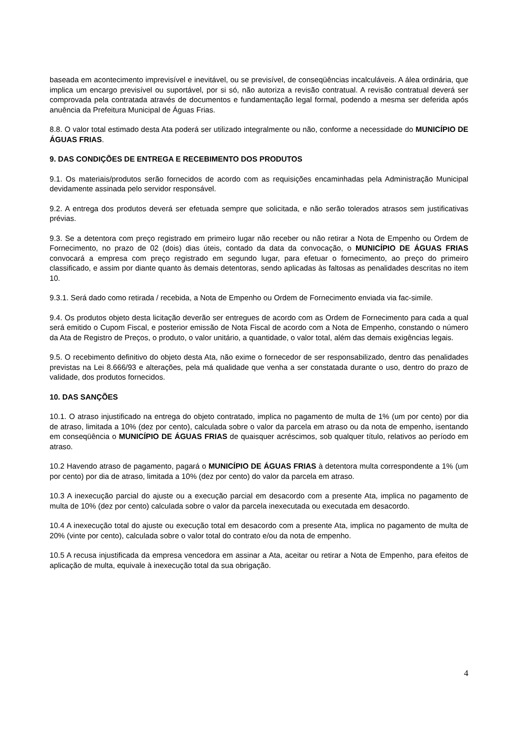baseada em acontecimento imprevisível e inevitável, ou se previsível, de conseqüências incalculáveis. A álea ordinária, que implica um encargo previsível ou suportável, por si só, não autoriza a revisão contratual. A revisão contratual deverá ser comprovada pela contratada através de documentos e fundamentação legal formal, podendo a mesma ser deferida após anuência da Prefeitura Municipal de Águas Frias.
8.8. O valor total estimado desta Ata poderá ser utilizado integralmente ou não, conforme a necessidade do MUNICÍPIO DE ÁGUAS FRIAS.
9. DAS CONDIÇÕES DE ENTREGA E RECEBIMENTO DOS PRODUTOS
9.1. Os materiais/produtos serão fornecidos de acordo com as requisições encaminhadas pela Administração Municipal devidamente assinada pelo servidor responsável.
9.2. A entrega dos produtos deverá ser efetuada sempre que solicitada, e não serão tolerados atrasos sem justificativas prévias.
9.3. Se a detentora com preço registrado em primeiro lugar não receber ou não retirar a Nota de Empenho ou Ordem de Fornecimento, no prazo de 02 (dois) dias úteis, contado da data da convocação, o MUNICÍPIO DE ÁGUAS FRIAS convocará a empresa com preço registrado em segundo lugar, para efetuar o fornecimento, ao preço do primeiro classificado, e assim por diante quanto às demais detentoras, sendo aplicadas às faltosas as penalidades descritas no item 10.
9.3.1. Será dado como retirada / recebida, a Nota de Empenho ou Ordem de Fornecimento enviada via fac-simile.
9.4. Os produtos objeto desta licitação deverão ser entregues de acordo com as Ordem de Fornecimento para cada a qual será emitido o Cupom Fiscal, e posterior emissão de Nota Fiscal de acordo com a Nota de Empenho, constando o número da Ata de Registro de Preços, o produto, o valor unitário, a quantidade, o valor total, além das demais exigências legais.
9.5. O recebimento definitivo do objeto desta Ata, não exime o fornecedor de ser responsabilizado, dentro das penalidades previstas na Lei 8.666/93 e alterações, pela má qualidade que venha a ser constatada durante o uso, dentro do prazo de validade, dos produtos fornecidos.
10. DAS SANÇÕES
10.1. O atraso injustificado na entrega do objeto contratado, implica no pagamento de multa de 1% (um por cento) por dia de atraso, limitada a 10% (dez por cento), calculada sobre o valor da parcela em atraso ou da nota de empenho, isentando em conseqüência o MUNICÍPIO DE ÁGUAS FRIAS de quaisquer acréscimos, sob qualquer título, relativos ao período em atraso.
10.2 Havendo atraso de pagamento, pagará o MUNICÍPIO DE ÁGUAS FRIAS à detentora multa correspondente a 1% (um por cento) por dia de atraso, limitada a 10% (dez por cento) do valor da parcela em atraso.
10.3 A inexecução parcial do ajuste ou a execução parcial em desacordo com a presente Ata, implica no pagamento de multa de 10% (dez por cento) calculada sobre o valor da parcela inexecutada ou executada em desacordo.
10.4 A inexecução total do ajuste ou execução total em desacordo com a presente Ata, implica no pagamento de multa de 20% (vinte por cento), calculada sobre o valor total do contrato e/ou da nota de empenho.
10.5 A recusa injustificada da empresa vencedora em assinar a Ata, aceitar ou retirar a Nota de Empenho, para efeitos de aplicação de multa, equivale à inexecução total da sua obrigação.
4